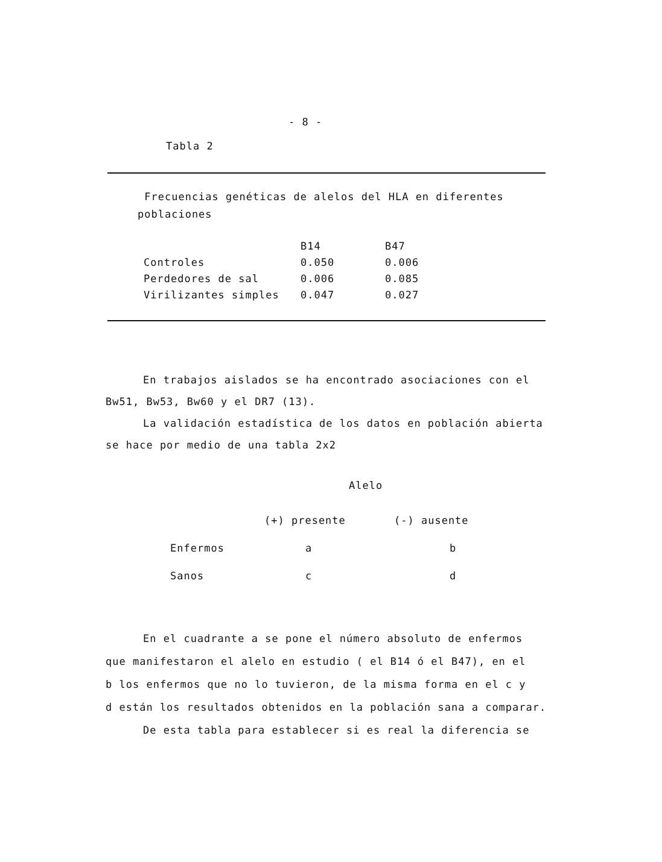- 8 -
Tabla 2
Frecuencias genéticas de alelos del HLA en diferentes
poblaciones
| | B14 | B47 |
| --- | --- | --- |
| Controles | 0.050 | 0.006 |
| Perdedores de sal | 0.006 | 0.085 |
| Virilizantes simples | 0.047 | 0.027 |
En trabajos aislados se ha encontrado asociaciones con el
Bw51, Bw53, Bw60 y el DR7 (13).
La validación estadística de los datos en población abierta
se hace por medio de una tabla 2x2
Alelo
| | (+) presente | (-) ausente |
| --- | --- | --- |
| Enfermos | a | b |
| Sanos | c | d |
En el cuadrante a se pone el número absoluto de enfermos
que manifestaron el alelo en estudio ( el B14 ó el B47), en el
b los enfermos que no lo tuvieron, de la misma forma en el c y
d están los resultados obtenidos en la población sana a comparar.
De esta tabla para establecer si es real la diferencia se